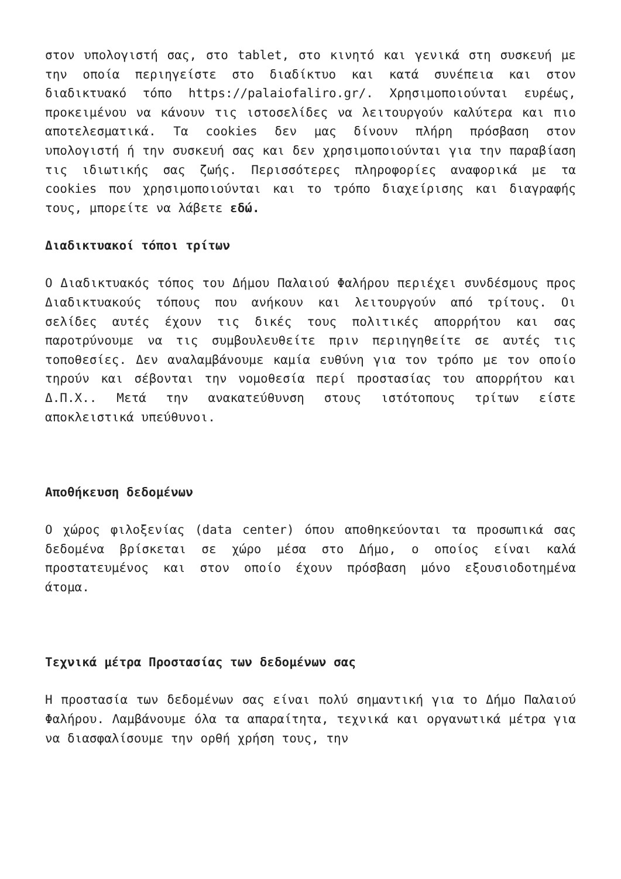στον υπολογιστή σας, στο tablet, στο κινητό και γενικά στη συσκευή με την οποία περιηγείστε στο διαδίκτυο και κατά συνέπεια και στον διαδικτυακό τόπο https://palaiofaliro.gr/. Χρησιμοποιούνται ευρέως, προκειμένου να κάνουν τις ιστοσελίδες να λειτουργούν καλύτερα και πιο αποτελεσματικά. Τα cookies δεν μας δίνουν πλήρη πρόσβαση στον υπολογιστή ή την συσκευή σας και δεν χρησιμοποιούνται για την παραβίαση τις ιδιωτικής σας ζωής. Περισσότερες πληροφορίες αναφορικά με τα cookies που χρησιμοποιούνται και το τρόπο διαχείρισης και διαγραφής τους, μπορείτε να λάβετε εδώ.
Διαδικτυακοί τόποι τρίτων
Ο Διαδικτυακός τόπος του Δήμου Παλαιού Φαλήρου περιέχει συνδέσμους προς Διαδικτυακούς τόπους που ανήκουν και λειτουργούν από τρίτους. Οι σελίδες αυτές έχουν τις δικές τους πολιτικές απορρήτου και σας παροτρύνουμε να τις συμβουλευθείτε πριν περιηγηθείτε σε αυτές τις τοποθεσίες. Δεν αναλαμβάνουμε καμία ευθύνη για τον τρόπο με τον οποίο τηρούν και σέβονται την νομοθεσία περί προστασίας του απορρήτου και Δ.Π.Χ.. Μετά την ανακατεύθυνση στους ιστότοπους τρίτων είστε αποκλειστικά υπεύθυνοι.
Αποθήκευση δεδομένων
Ο χώρος φιλοξενίας (data center) όπου αποθηκεύονται τα προσωπικά σας δεδομένα βρίσκεται σε χώρο μέσα στο Δήμο, ο οποίος είναι καλά προστατευμένος και στον οποίο έχουν πρόσβαση μόνο εξουσιοδοτημένα άτομα.
Τεχνικά μέτρα Προστασίας των δεδομένων σας
Η προστασία των δεδομένων σας είναι πολύ σημαντική για το Δήμο Παλαιού Φαλήρου. Λαμβάνουμε όλα τα απαραίτητα, τεχνικά και οργανωτικά μέτρα για να διασφαλίσουμε την ορθή χρήση τους, την